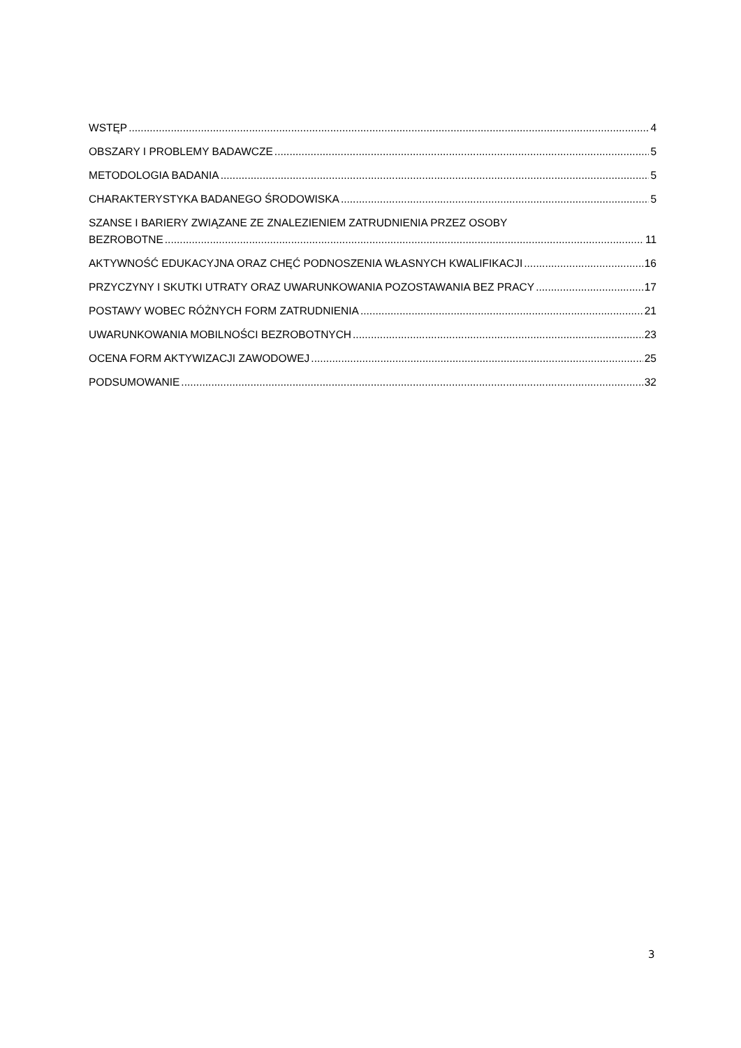WSTĘP 4
OBSZARY I PROBLEMY BADAWCZE 5
METODOLOGIA BADANIA 5
CHARAKTERYSTYKA BADANEGO ŚRODOWISKA 5
SZANSE I BARIERY ZWIĄZANE ZE ZNALEZIENIEM ZATRUDNIENIA PRZEZ OSOBY
BEZROBOTNE 11
AKTYWNOŚĆ EDUKACYJNA ORAZ CHĘĆ PODNOSZENIA WŁASNYCH KWALIFIKACJI 16
PRZYCZYNY I SKUTKI UTRATY ORAZ UWARUNKOWANIA POZOSTAWANIA BEZ PRACY 17
POSTAWY WOBEC RÓŻNYCH FORM ZATRUDNIENIA 21
UWARUNKOWANIA MOBILNOŚCI BEZROBOTNYCH 23
OCENA FORM AKTYWIZACJI ZAWODOWEJ 25
PODSUMOWANIE 32
3